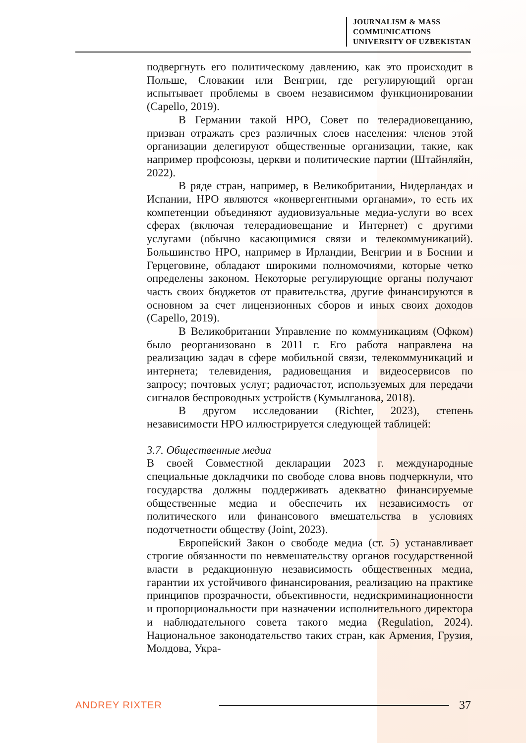JOURNALISM & MASS
COMMUNICATIONS
UNIVERSITY OF UZBEKISTAN
подвергнуть его политическому давлению, как это происходит в Польше, Словакии или Венгрии, где регулирующий орган испытывает проблемы в своем независимом функционировании (Capello, 2019).
В Германии такой НРО, Совет по телерадиовещанию, призван отражать срез различных слоев населения: членов этой организации делегируют общественные организации, такие, как например профсоюзы, церкви и политические партии (Штайнляйн, 2022).
В ряде стран, например, в Великобритании, Нидерландах и Испании, НРО являются «конвергентными органами», то есть их компетенции объединяют аудиовизуальные медиа-услуги во всех сферах (включая телерадиовещание и Интернет) с другими услугами (обычно касающимися связи и телекоммуникаций). Большинство НРО, например в Ирландии, Венгрии и в Боснии и Герцеговине, обладают широкими полномочиями, которые четко определены законом. Некоторые регулирующие органы получают часть своих бюджетов от правительства, другие финансируются в основном за счет лицензионных сборов и иных своих доходов (Capello, 2019).
В Великобритании Управление по коммуникациям (Офком) было реорганизовано в 2011 г. Его работа направлена на реализацию задач в сфере мобильной связи, телекоммуникаций и интернета; телевидения, радиовещания и видеосервисов по запросу; почтовых услуг; радиочастот, используемых для передачи сигналов беспроводных устройств (Кумылганова, 2018).
В другом исследовании (Richter, 2023), степень независимости НРО иллюстрируется следующей таблицей:
3.7. Общественные медиа
В своей Совместной декларации 2023 г. международные специальные докладчики по свободе слова вновь подчеркнули, что государства должны поддерживать адекватно финансируемые общественные медиа и обеспечить их независимость от политического или финансового вмешательства в условиях подотчетности обществу (Joint, 2023).
Европейский Закон о свободе медиа (ст. 5) устанавливает строгие обязанности по невмешательству органов государственной власти в редакционную независимость общественных медиа, гарантии их устойчивого финансирования, реализацию на практике принципов прозрачности, объективности, недискриминационности и пропорциональности при назначении исполнительного директора и наблюдательного совета такого медиа (Regulation, 2024). Национальное законодательство таких стран, как Армения, Грузия, Молдова, Укра-
ANDREY RIXTER 37